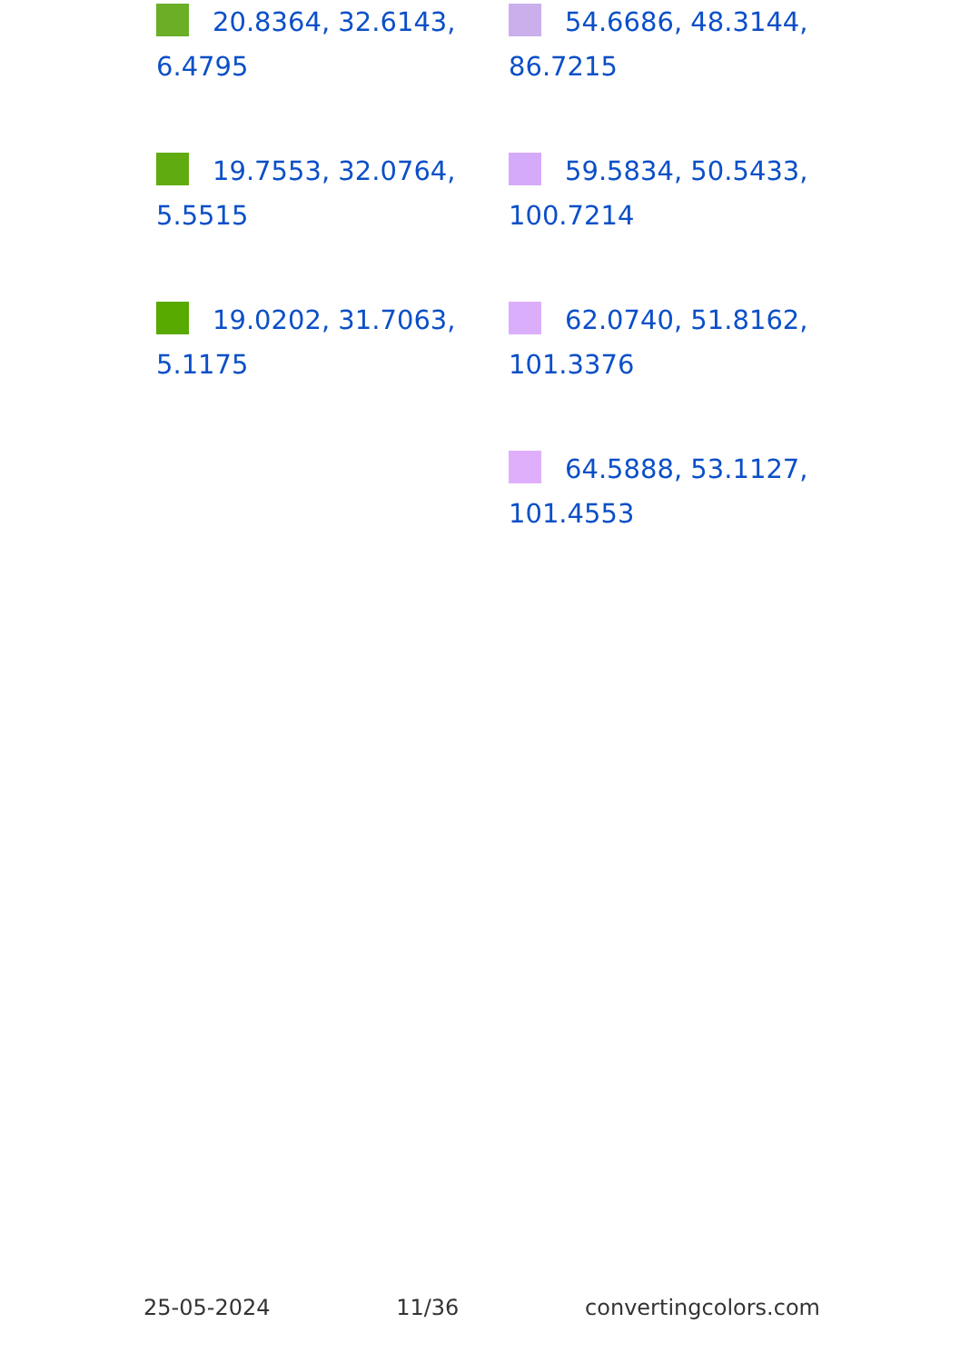20.8364, 32.6143, 6.4795
19.7553, 32.0764, 5.5515
19.0202, 31.7063, 5.1175
54.6686, 48.3144, 86.7215
59.5834, 50.5433, 100.7214
62.0740, 51.8162, 101.3376
64.5888, 53.1127, 101.4553
25-05-2024 11/36 convertingcolors.com